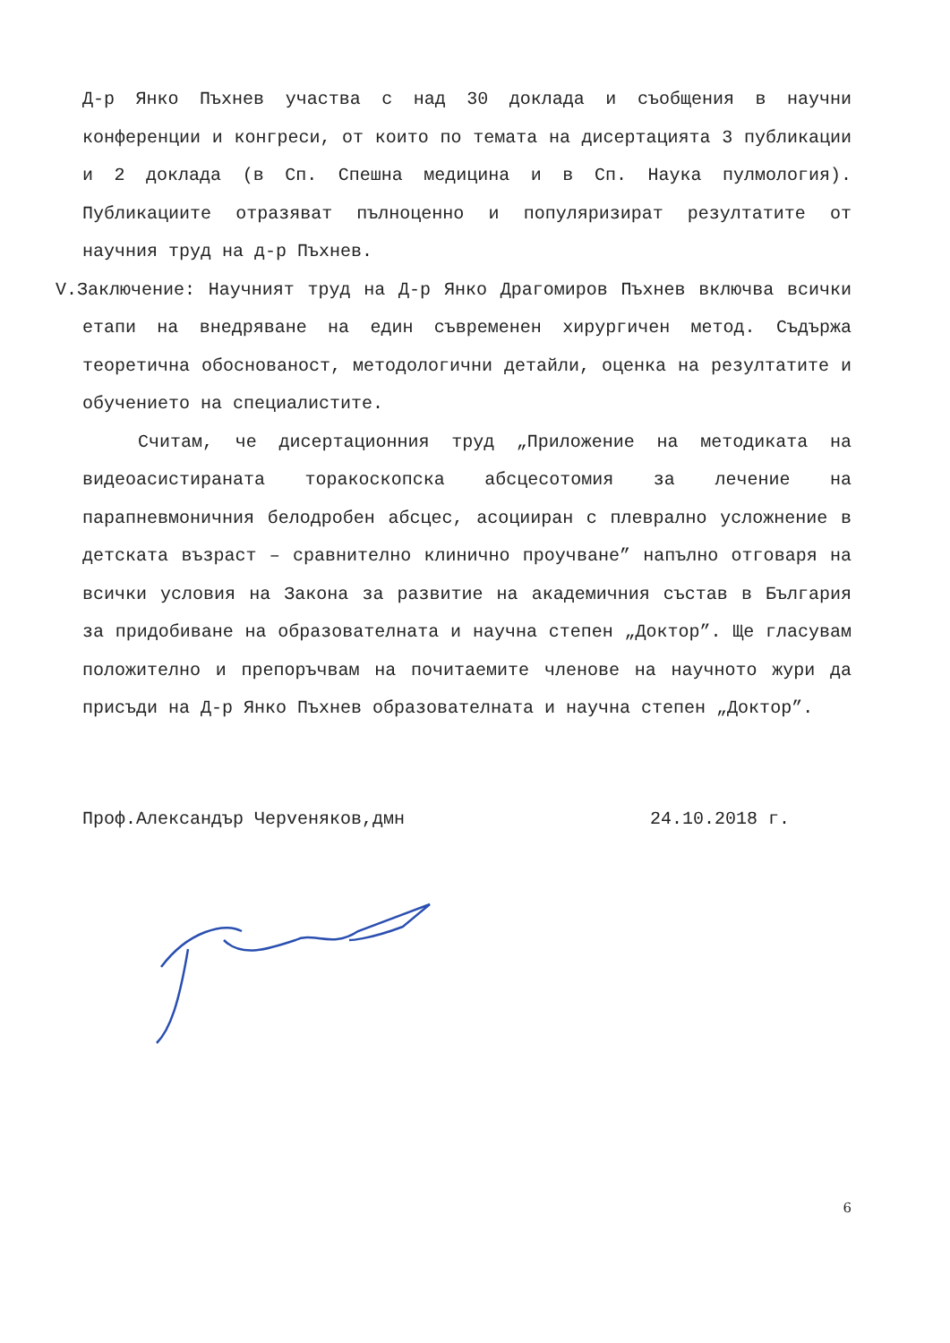Д-р Янко Пъхнев участва с над 30 доклада и съобщения в научни конференции и конгреси, от които по темата на дисертацията 3 публикации и 2 доклада (в Сп. Спешна медицина и в Сп. Наука пулмология). Публикациите отразяват пълноценно и популяризират резултатите от научния труд на д-р Пъхнев.
V. Заключение: Научният труд на Д-р Янко Драгомиров Пъхнев включва всички етапи на внедряване на един съвременен хирургичен метод. Съдържа теоретична обоснованост, методологични детайли, оценка на резултатите и обучението на специалистите.
Считам, че дисертационния труд „Приложение на методиката на видеоасистираната торакоскопска абсцесотомия за лечение на парапневмоничния белодробен абсцес, асоцииран с плеврално усложнение в детската възраст – сравнително клинично проучване” напълно отговаря на всички условия на Закона за развитие на академичния състав в България за придобиване на образователната и научна степен „Доктор”. Ще гласувам положително и препоръчвам на почитаемите членове на научното жури да присъди на Д-р Янко Пъхнев образователната и научна степен „Доктор”.
Проф.Александър Черveняков,дмн 24.10.2018 г.
6